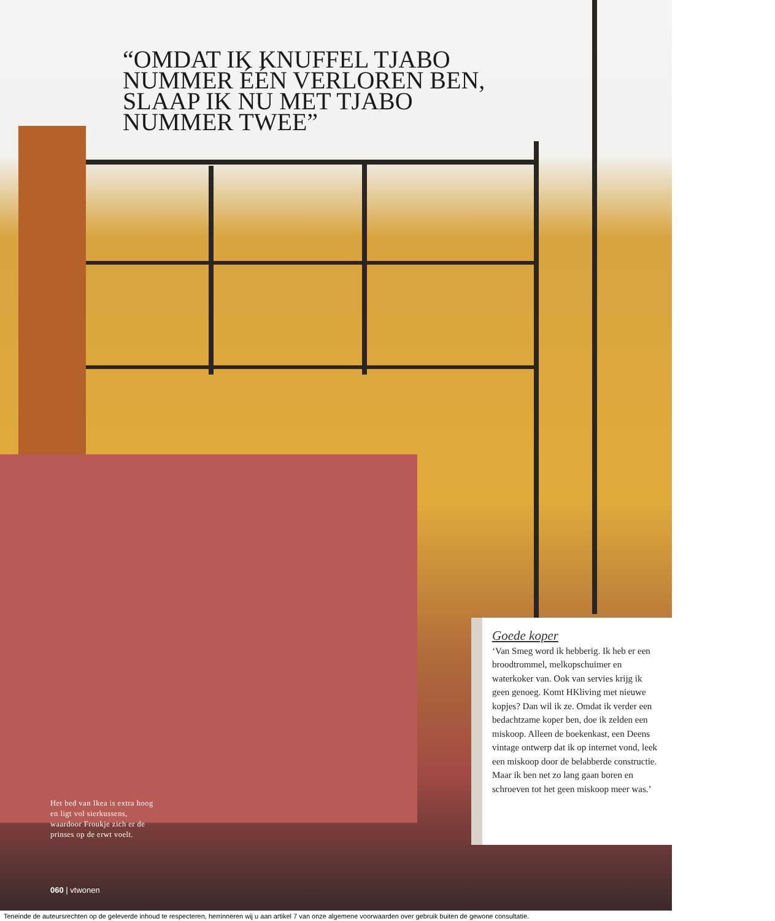“OMDAT IK KNUFFEL TJABO NUMMER ÉÉN VERLOREN BEN, SLAAP IK NU MET TJABO NUMMER TWEE”
Het bed van Ikea is extra hoog en ligt vol sierkussens, waardoor Froukje zich er de prinses op de erwt voelt.
060 | vtwonen
Goede koper
‘Van Smeg word ik hebberig. Ik heb er een broodtrommel, melk­opschuimer en waterkoker van. Ook van servies krijg ik geen genoeg. Komt HKliving met nieuwe kopjes? Dan wil ik ze. Omdat ik verder een bedachtzame koper ben, doe ik zelden een miskoop. Alleen de boekenkast, een Deens vintage ontwerp dat ik op internet vond, leek een miskoop door de belabberde constructie. Maar ik ben net zo lang gaan boren en schroeven tot het geen miskoop meer was.’
Teneinde de auteursrechten op de geleverde inhoud te respecteren, herrinneren wij u aan artikel 7 van onze algemene voorwaarden over gebruik buiten de gewone consultatie.